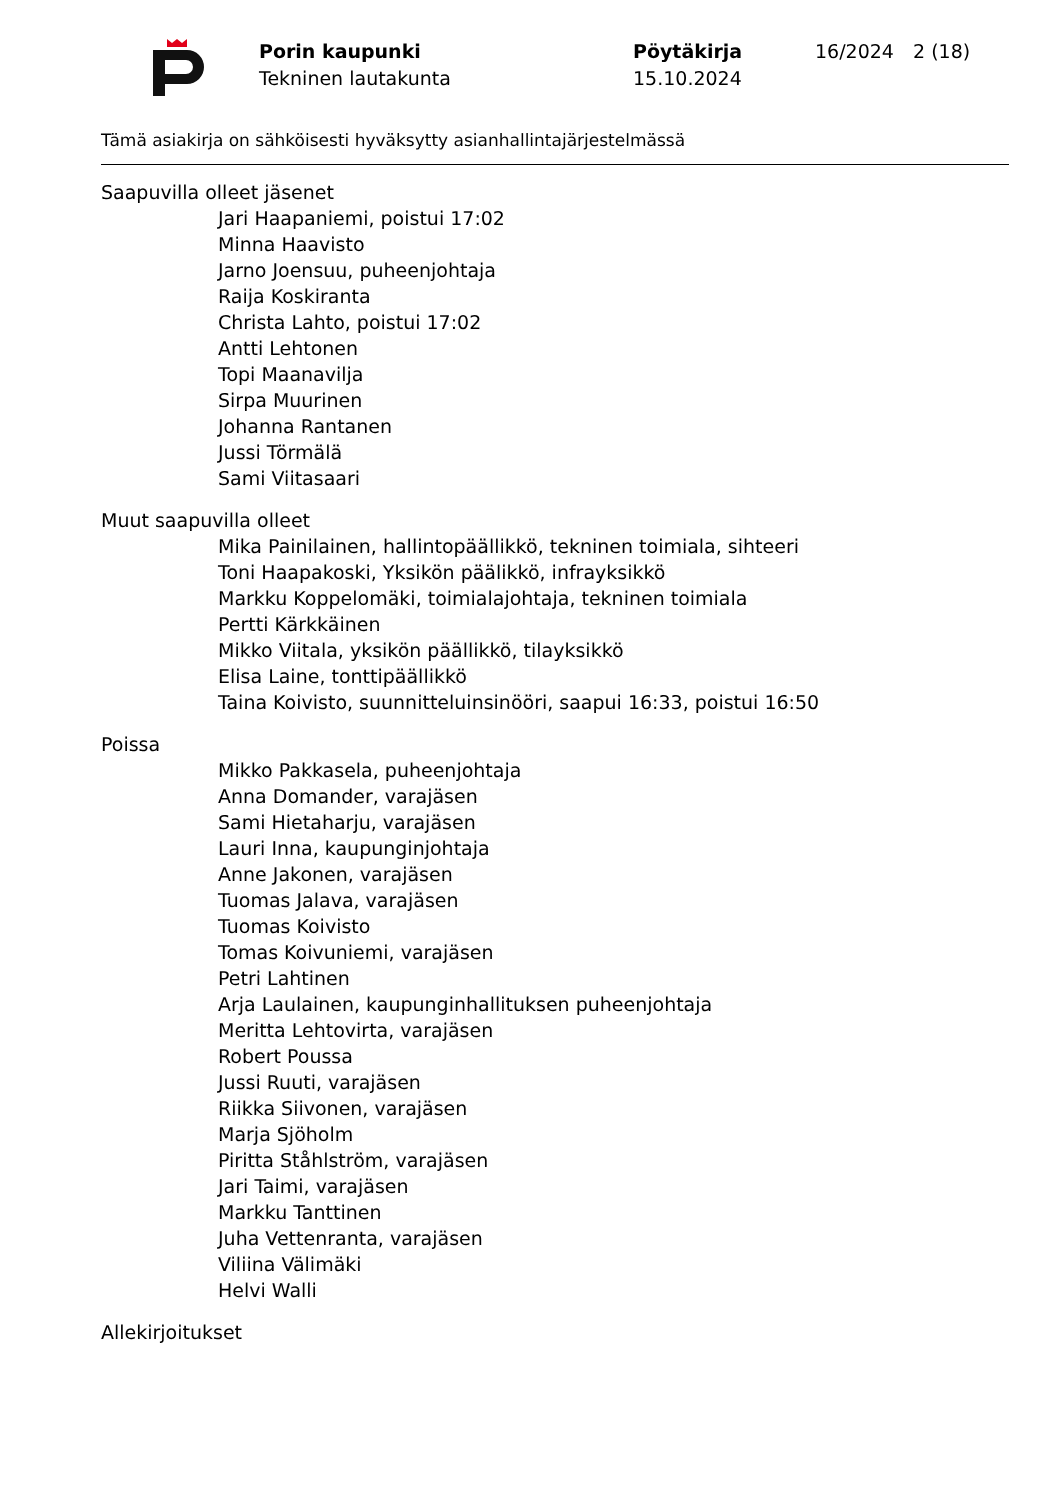Porin kaupunki
Tekninen lautakunta
Pöytäkirja
15.10.2024
16/2024 2 (18)
Tämä asiakirja on sähköisesti hyväksytty asianhallintajärjestelmässä
Saapuvilla olleet jäsenet
Jari Haapaniemi, poistui 17:02
Minna Haavisto
Jarno Joensuu, puheenjohtaja
Raija Koskiranta
Christa Lahto, poistui 17:02
Antti Lehtonen
Topi Maanavilja
Sirpa Muurinen
Johanna Rantanen
Jussi Törmälä
Sami Viitasaari
Muut saapuvilla olleet
Mika Painilainen, hallintopäällikkö, tekninen toimiala, sihteeri
Toni Haapakoski, Yksikön päälikkö, infrayksikkö
Markku Koppelomäki, toimialajohtaja, tekninen toimiala
Pertti Kärkkäinen
Mikko Viitala, yksikön päällikkö, tilayksikkö
Elisa Laine, tonttipäällikkö
Taina Koivisto, suunnitteluinsinööri, saapui 16:33, poistui 16:50
Poissa
Mikko Pakkasela, puheenjohtaja
Anna Domander, varajäsen
Sami Hietaharju, varajäsen
Lauri Inna, kaupunginjohtaja
Anne Jakonen, varajäsen
Tuomas Jalava, varajäsen
Tuomas Koivisto
Tomas Koivuniemi, varajäsen
Petri Lahtinen
Arja Laulainen, kaupunginhallituksen puheenjohtaja
Meritta Lehtovirta, varajäsen
Robert Poussa
Jussi Ruuti, varajäsen
Riikka Siivonen, varajäsen
Marja Sjöholm
Piritta Ståhlström, varajäsen
Jari Taimi, varajäsen
Markku Tanttinen
Juha Vettenranta, varajäsen
Viliina Välimäki
Helvi Walli
Allekirjoitukset